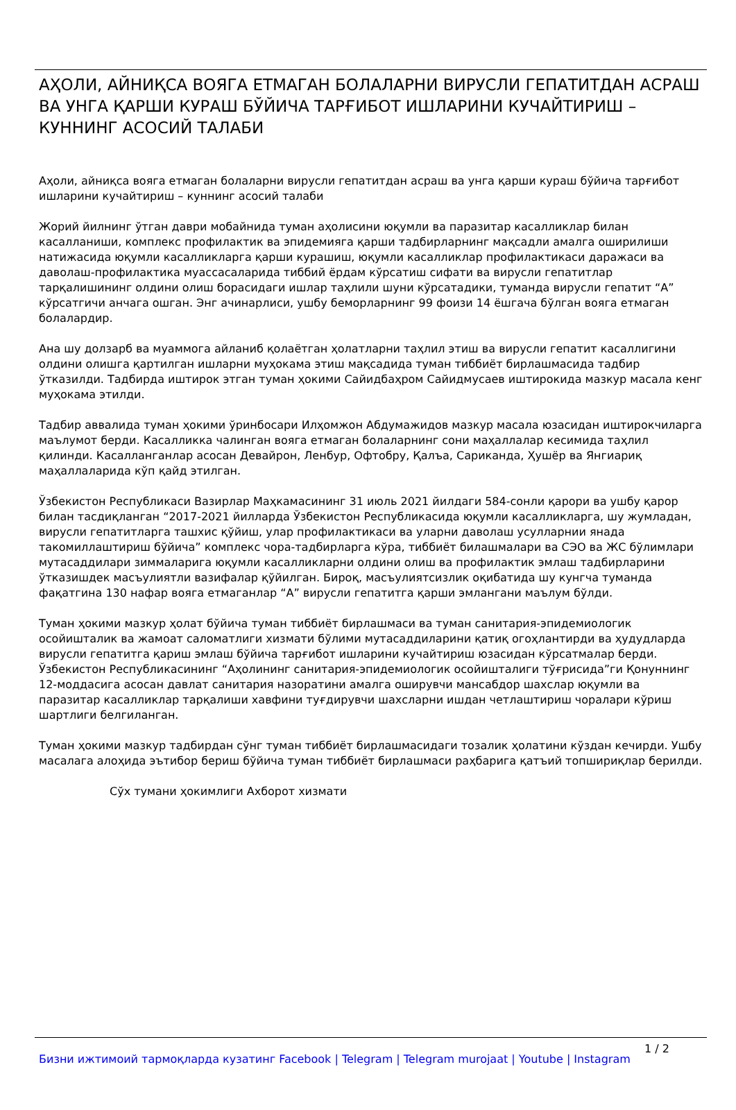АҲОЛИ, АЙНИҚСА ВОЯГА ЕТМАГАН БОЛАЛАРНИ ВИРУСЛИ ГЕПАТИТДАН АСРАШ ВА УНГА ҚАРШИ КУРАШ БЎЙИЧА ТАРҒИБОТ ИШЛАРИНИ КУЧАЙТИРИШ – КУННИНГ АСОСИЙ ТАЛАБИ
Аҳоли, айниқса вояга етмаган болаларни вирусли гепатитдан асраш ва унга қарши кураш бўйича тарғибот ишларини кучайтириш – куннинг асосий талаби
Жорий йилнинг ўтган даври мобайнида туман аҳолисини юқумли ва паразитар касалликлар билан касалланиши, комплекс профилактик ва эпидемияга қарши тадбирларнинг мақсадли амалга оширилиши натижасида юқумли касалликларга қарши курашиш, юқумли касалликлар профилактикаси даражаси ва даволаш-профилактика муассасаларида тиббий ёрдам кўрсатиш сифати ва вирусли гепатитлар тарқалишининг олдини олиш борасидаги ишлар таҳлили шуни кўрсатадики, туманда вирусли гепатит “А” кўрсатгичи анчага ошган. Энг ачинарлиси, ушбу беморларнинг 99 фоизи 14 ёшгача бўлган вояга етмаган болалардир.
Ана шу долзарб ва муаммога айланиб қолаётган ҳолатларни таҳлил этиш ва вирусли гепатит касаллигини олдини олишга қартилган ишларни муҳокама этиш мақсадида туман тиббиёт бирлашмасида тадбир ўтказилди. Тадбирда иштирок этган туман ҳокими Сайидбаҳром Сайидмусаев иштирокида мазкур масала кенг муҳокама этилди.
Тадбир аввалида туман ҳокими ўринбосари Илҳомжон Абдумажидов мазкур масала юзасидан иштирокчиларга маълумот берди. Касалликка чалинган вояга етмаган болаларнинг сони маҳаллалар кесимида таҳлил қилинди. Касалланганлар асосан Девайрон, Ленбур, Офтобру, Қалъа, Сариканда, Ҳушёр ва Янгиариқ маҳаллаларида кўп қайд этилган.
Ўзбекистон Республикаси Вазирлар Маҳкамасининг 31 июль 2021 йилдаги 584-сонли қарори ва ушбу қарор билан тасдиқланган “2017-2021 йилларда Ўзбекистон Республикасида юқумли касалликларга, шу жумладан, вирусли гепатитларга ташхис қўйиш, улар профилактикаси ва уларни даволаш усулларнии янада такомиллаштириш бўйича” комплекс чора-тадбирларга кўра, тиббиёт билашмалари ва СЭО ва ЖС бўлимлари мутасаддилари зиммаларига юқумли касалликларни олдини олиш ва профилактик эмлаш тадбирларини ўтказишдек масъулиятли вазифалар қўйилган. Бироқ, масъулиятсизлик оқибатида шу кунгча туманда фақатгина 130 нафар вояга етмаганлар “А” вирусли гепатитга қарши эмлангани маълум бўлди.
Туман ҳокими мазкур ҳолат бўйича туман тиббиёт бирлашмаси ва туман санитария-эпидемиологик осойишталик ва жамоат саломатлиги хизмати бўлими мутасаддиларини қатиқ огоҳлантирди ва ҳудудларда вирусли гепатитга қариш эмлаш бўйича тарғибот ишларини кучайтириш юзасидан кўрсатмалар берди. Ўзбекистон Республикасининг “Аҳолининг санитария-эпидемиологик осойишталиги тўғрисида”ги Қонуннинг 12-моддасига асосан давлат санитария назоратини амалга оширувчи мансабдор шахслар юқумли ва паразитар касалликлар тарқалиши хавфини туғдирувчи шахсларни ишдан четлаштириш чоралари кўриш шартлиги белгиланган.
Туман ҳокими мазкур тадбирдан сўнг туман тиббиёт бирлашмасидаги тозалик ҳолатини кўздан кечирди. Ушбу масалага алоҳида эътибор бериш бўйича туман тиббиёт бирлашмаси раҳбарига қатъий топшириқлар берилди.
Сўх тумани ҳокимлиги Ахборот хизмати
Бизни ижтимоий тармоқларда кузатинг Facebook | Telegram | Telegram murojaat | Youtube | Instagram 1 / 2